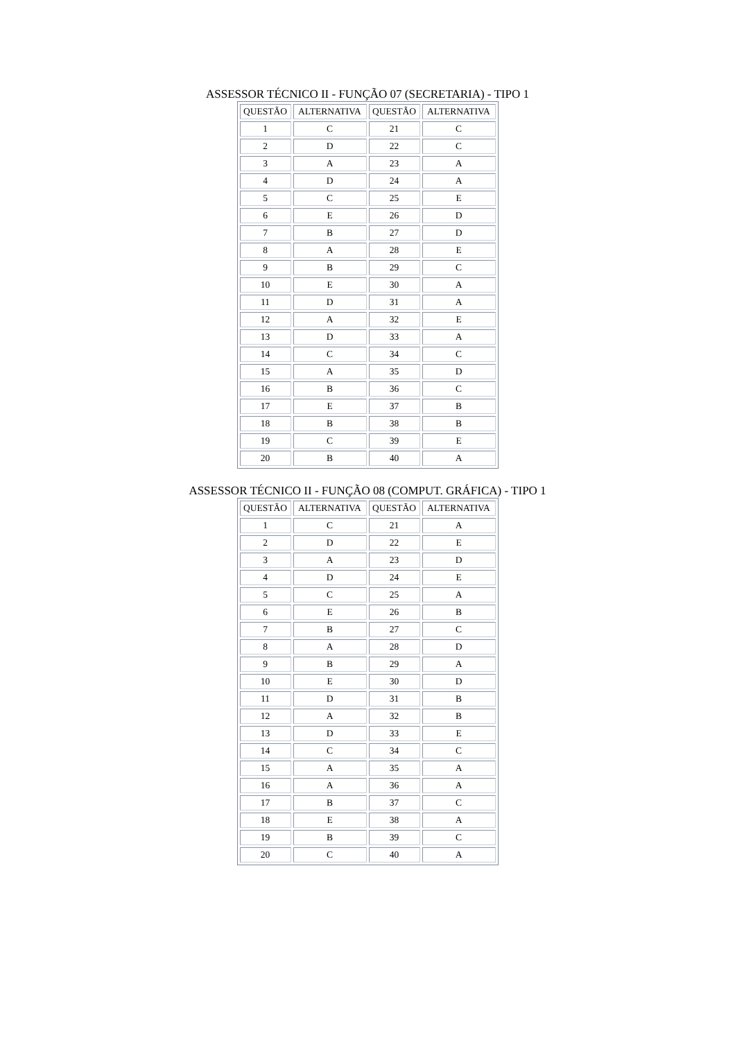ASSESSOR TÉCNICO II - FUNÇÃO 07 (SECRETARIA) - TIPO 1
| QUESTÃO | ALTERNATIVA | QUESTÃO | ALTERNATIVA |
| --- | --- | --- | --- |
| 1 | C | 21 | C |
| 2 | D | 22 | C |
| 3 | A | 23 | A |
| 4 | D | 24 | A |
| 5 | C | 25 | E |
| 6 | E | 26 | D |
| 7 | B | 27 | D |
| 8 | A | 28 | E |
| 9 | B | 29 | C |
| 10 | E | 30 | A |
| 11 | D | 31 | A |
| 12 | A | 32 | E |
| 13 | D | 33 | A |
| 14 | C | 34 | C |
| 15 | A | 35 | D |
| 16 | B | 36 | C |
| 17 | E | 37 | B |
| 18 | B | 38 | B |
| 19 | C | 39 | E |
| 20 | B | 40 | A |
ASSESSOR TÉCNICO II - FUNÇÃO 08 (COMPUT. GRÁFICA) - TIPO 1
| QUESTÃO | ALTERNATIVA | QUESTÃO | ALTERNATIVA |
| --- | --- | --- | --- |
| 1 | C | 21 | A |
| 2 | D | 22 | E |
| 3 | A | 23 | D |
| 4 | D | 24 | E |
| 5 | C | 25 | A |
| 6 | E | 26 | B |
| 7 | B | 27 | C |
| 8 | A | 28 | D |
| 9 | B | 29 | A |
| 10 | E | 30 | D |
| 11 | D | 31 | B |
| 12 | A | 32 | B |
| 13 | D | 33 | E |
| 14 | C | 34 | C |
| 15 | A | 35 | A |
| 16 | A | 36 | A |
| 17 | B | 37 | C |
| 18 | E | 38 | A |
| 19 | B | 39 | C |
| 20 | C | 40 | A |